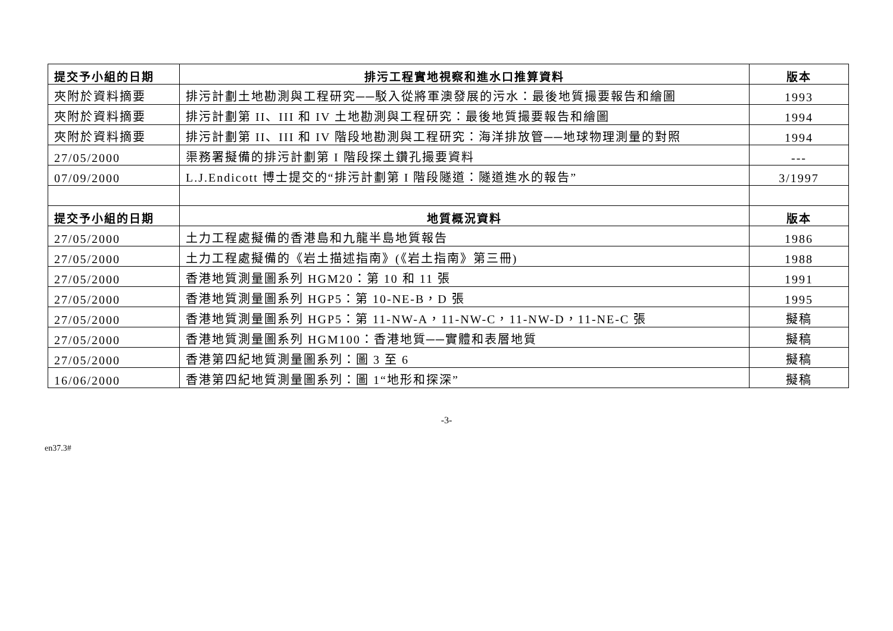| 提交予小組的日期 | 排污工程實地視察和進水口推算資料 | 版本 |
| --- | --- | --- |
| 夾附於資料摘要 | 排污計劃土地勘測與工程研究──駁入從將軍澳發展的污水：最後地質撮要報告和繪圖 | 1993 |
| 夾附於資料摘要 | 排污計劃第 II、III 和 IV 土地勘測與工程研究：最後地質撮要報告和繪圖 | 1994 |
| 夾附於資料摘要 | 排污計劃第 II、III 和 IV 階段地勘測與工程研究：海洋排放管──地球物理測量的對照 | 1994 |
| 27/05/2000 | 渠務署擬備的排污計劃第 I 階段探土鑽孔撮要資料 | --- |
| 07/09/2000 | L.J.Endicott 博士提交的“排污計劃第 I 階段隧道：隧道進水的報告” | 3/1997 |
| 提交予小組的日期 | 地質概況資料 | 版本 |
| 27/05/2000 | 土力工程處擬備的香港島和九龍半島地質報告 | 1986 |
| 27/05/2000 | 土力工程處擬備的《岩土描述指南》(《岩土指南》第三冊) | 1988 |
| 27/05/2000 | 香港地質測量圖系列 HGM20：第 10 和 11 張 | 1991 |
| 27/05/2000 | 香港地質測量圖系列 HGP5：第 10-NE-B，D 張 | 1995 |
| 27/05/2000 | 香港地質測量圖系列 HGP5：第 11-NW-A，11-NW-C，11-NW-D，11-NE-C 張 | 擬稿 |
| 27/05/2000 | 香港地質測量圖系列 HGM100：香港地質──實體和表層地質 | 擬稿 |
| 27/05/2000 | 香港第四紀地質測量圖系列：圖 3 至 6 | 擬稿 |
| 16/06/2000 | 香港第四紀地質測量圖系列：圖 1“地形和探深” | 擬稿 |
-3-
en37.3#